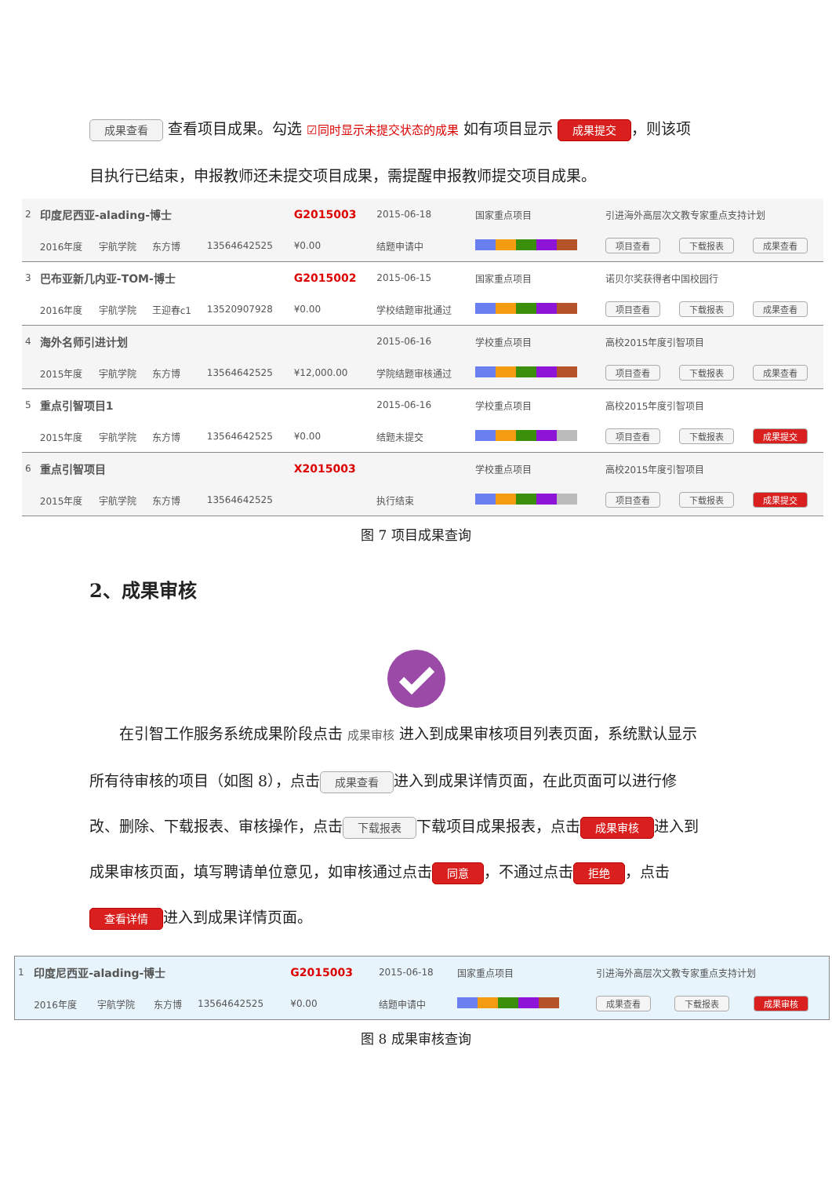成果查看 查看项目成果。勾选 ☑同时显示未提交状态的成果 如有项目显示 成果提交 ，则该项目执行已结束，申报教师还未提交项目成果，需提醒申报教师提交项目成果。
| 2 | 印度尼西亚-alading-博士 | | | | G2015003 | 2015-06-18 | 国家重点项目 | 引进海外高层次文教专家重点支持计划 | | |
| | 2016年度 | 宇航学院 | 东方博 | 13564642525 | ¥0.00 | 结题申请中 | | 项目查看 | 下载报表 | 成果查看 |
| 3 | 巴布亚新几内亚-TOM-博士 | | | | G2015002 | 2015-06-15 | 国家重点项目 | 诺贝尔奖获得者中国校园行 | | |
| | 2016年度 | 宇航学院 | 王迎春c1 | 13520907928 | ¥0.00 | 学校结题审批通过 | | 项目查看 | 下载报表 | 成果查看 |
| 4 | 海外名师引进计划 | | | | | 2015-06-16 | 学校重点项目 | 高校2015年度引智项目 | | |
| | 2015年度 | 宇航学院 | 东方博 | 13564642525 | ¥12,000.00 | 学院结题审核通过 | | 项目查看 | 下载报表 | 成果查看 |
| 5 | 重点引智项目1 | | | | | 2015-06-16 | 学校重点项目 | 高校2015年度引智项目 | | |
| | 2015年度 | 宇航学院 | 东方博 | 13564642525 | ¥0.00 | 结题未提交 | | 项目查看 | 下载报表 | 成果提交 |
| 6 | 重点引智项目 | | | | X2015003 | | 学校重点项目 | 高校2015年度引智项目 | | |
| | 2015年度 | 宇航学院 | 东方博 | 13564642525 | | 执行结束 | | 项目查看 | 下载报表 | 成果提交 |
图 7 项目成果查询
2、成果审核
　　在引智工作服务系统成果阶段点击 成果审核 进入到成果审核项目列表页面，系统默认显示所有待审核的项目（如图 8），点击 成果查看 进入到成果详情页面，在此页面可以进行修改、删除、下载报表、审核操作，点击 下载报表 下载项目成果报表，点击 成果审核 进入到成果审核页面，填写聘请单位意见，如审核通过点击 同意 ，不通过点击 拒绝 ，点击 查看详情 进入到成果详情页面。
| 1 | 印度尼西亚-alading-博士 | | | | G2015003 | 2015-06-18 | 国家重点项目 | 引进海外高层次文教专家重点支持计划 | | |
| | 2016年度 | 宇航学院 | 东方博 | 13564642525 | ¥0.00 | 结题申请中 | | 成果查看 | 下载报表 | 成果审核 |
图 8 成果审核查询